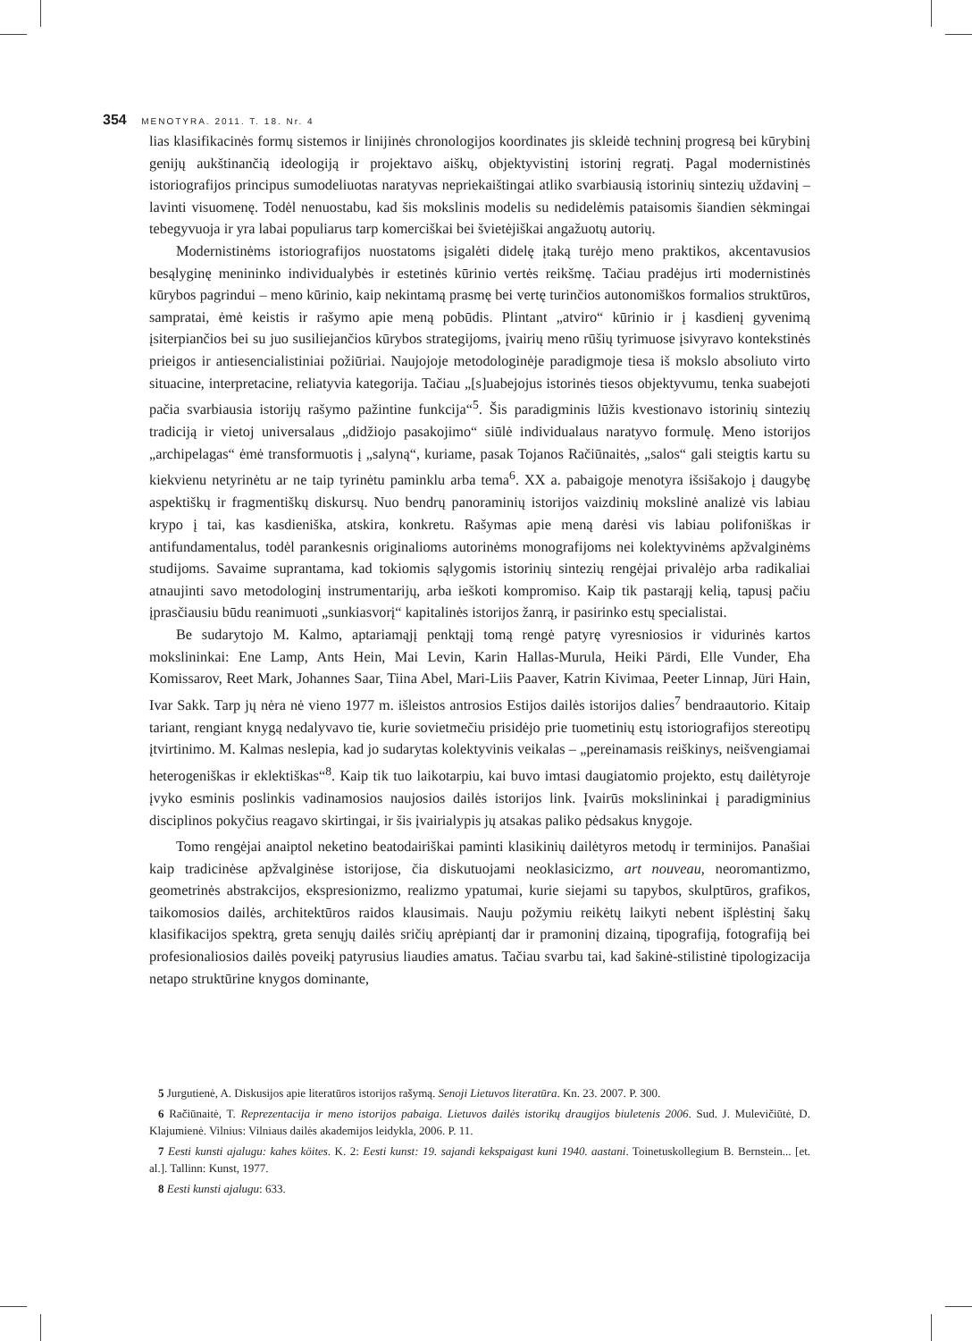354 MENOTYRA. 2011. T. 18. Nr. 4
lias klasifikacinės formų sistemos ir linijinės chronologijos koordinates jis skleidė techninį progresą bei kūrybinį genijų aukštinančią ideologiją ir projektavo aiškų, objektyvistinį istorinį regratį. Pagal modernistinės istoriografijos principus sumodeliuotas naratyvas nepriekaištingai atliko svarbiausią istorinių sintezių uždavinį – lavinti visuomenę. Todėl nenuostabu, kad šis mokslinis modelis su nedidelėmis pataisomis šiandien sėkmingai tebegyvuoja ir yra labai populiarus tarp komerciškai bei švietėjiškai angažuotų autorių.
Modernistinėms istoriografijos nuostatoms įsigalėti didelę įtaką turėjo meno praktikos, akcentavusios besąlyginę menininko individualybės ir estetinės kūrinio vertės reikšmę. Tačiau pradėjus irti modernistinės kūrybos pagrindui – meno kūrinio, kaip nekintamą prasmę bei vertę turinčios autonomiškos formalios struktūros, sampratai, ėmė keistis ir rašymo apie meną pobūdis. Plintant „atviro“ kūrinio ir į kasdienį gyvenimą įsiterpiančios bei su juo susiliejančios kūrybos strategijoms, įvairių meno rūšių tyrimuose įsivyravo kontekstinės prieigos ir antiesencialistiniai požiūriai. Naujojoje metodologinėje paradigmoje tiesa iš mokslo absoliuto virto situacine, interpretacine, reliatyvia kategorija. Tačiau „[s]uabejojus istorinės tiesos objektyvumu, tenka suabejoti pačia svarbiausia istorijų rašymo pažintine funkcija“<sup>5</sup>. Šis paradigminis lūžis kvestionavo istorinių sintezių tradiciją ir vietoj universalaus „didžiojo pasakojimo“ siūlė individualaus naratyvo formulę. Meno istorijos „archipelagas“ ėmė transformuotis į „salyną“, kuriame, pasak Tojanos Račiūnaitės, „salos“ gali steigtis kartu su kiekvienu netyrinėtu ar ne taip tyrinėtu paminklu arba tema<sup>6</sup>. XX a. pabaigoje menotyra išsišakojo į daugybę aspektiškų ir fragmentiškų diskursų. Nuo bendrų panoraminių istorijos vaizdinių mokslinė analizė vis labiau krypo į tai, kas kasdieniška, atskira, konkretu. Rašymas apie meną darėsi vis labiau polifoniškas ir antifundamentalus, todėl parankesnis originalioms autorinėms monografijoms nei kolektyvinėms apžvalginėms studijoms. Savaime suprantama, kad tokiomis sąlygomis istorinių sintezių rengėjai privalėjo arba radikaliai atnaujinti savo metodologinį instrumentarijų, arba ieškoti kompromiso. Kaip tik pastarąjį kelią, tapusį pačiu įprasčiausiu būdu reanimuoti „sunkiasvorį“ kapitalinės istorijos žanrą, ir pasirinko estų specialistai.
Be sudarytojo M. Kalmo, aptariamąjį penktąjį tomą rengė patyrę vyresniosios ir vidurinės kartos mokslininkai: Ene Lamp, Ants Hein, Mai Levin, Karin Hallas-Murula, Heiki Pärdi, Elle Vunder, Eha Komissarov, Reet Mark, Johannes Saar, Tiina Abel, Mari-Liis Paaver, Katrin Kivimaa, Peeter Linnap, Jüri Hain, Ivar Sakk. Tarp jų nėra nė vieno 1977 m. išleistos antrosios Estijos dailės istorijos dalies<sup>7</sup> bendraautorio. Kitaip tariant, rengiant knygą nedalyvavo tie, kurie sovietmečiu prisidėjo prie tuometinių estų istoriografijos stereotipų įtvirtinimo. M. Kalmas neslepia, kad jo sudarytas kolektyvinis veikalas – „pereinamasis reiškinys, neišvengiamai heterogeniškas ir eklektiškas“<sup>8</sup>. Kaip tik tuo laikotarpiu, kai buvo imtasi daugiatomio projekto, estų dailėtyroje įvyko esminis poslinkis vadinamosios naujosios dailės istorijos link. Įvairūs mokslininkai į paradigminius disciplinos pokyčius reagavo skirtingai, ir šis įvairialypis jų atsakas paliko pėdsakus knygoje.
Tomo rengėjai anaiptol neketino beatodairiškai paminti klasikinių dailėtyros metodų ir terminijos. Panašiai kaip tradicinėse apžvalginėse istorijose, čia diskutuojami neoklasicizmo, art nouveau, neoromantizmo, geometrinės abstrakcijos, ekspresionizmo, realizmo ypatumai, kurie siejami su tapybos, skulptūros, grafikos, taikomosios dailės, architektūros raidos klausimais. Nauju požymiu reikėtų laikyti nebent išplėstinį šakų klasifikacijos spektrą, greta senųjų dailės sričių aprėpiantį dar ir pramoninį dizainą, tipografiją, fotografiją bei profesionaliosios dailės poveikį patyrusius liaudies amatus. Tačiau svarbu tai, kad šakinė-stilistinė tipologizacija netapo struktūrine knygos dominante,
5 Jurgutienė, A. Diskusijos apie literatūros istorijos rašymą. Senoji Lietuvos literatūra. Kn. 23. 2007. P. 300.
6 Račiūnaitė, T. Reprezentacija ir meno istorijos pabaiga. Lietuvos dailės istorikų draugijos biuletenis 2006. Sud. J. Mulevičiūtė, D. Klajumienė. Vilnius: Vilniaus dailės akademijos leidykla, 2006. P. 11.
7 Eesti kunsti ajalugu: kahes köites. K. 2: Eesti kunst: 19. sajandi kekspaigast kuni 1940. aastani. Toinetuskollegium B. Bernstein... [et. al.]. Tallinn: Kunst, 1977.
8 Eesti kunsti ajalugu: 633.